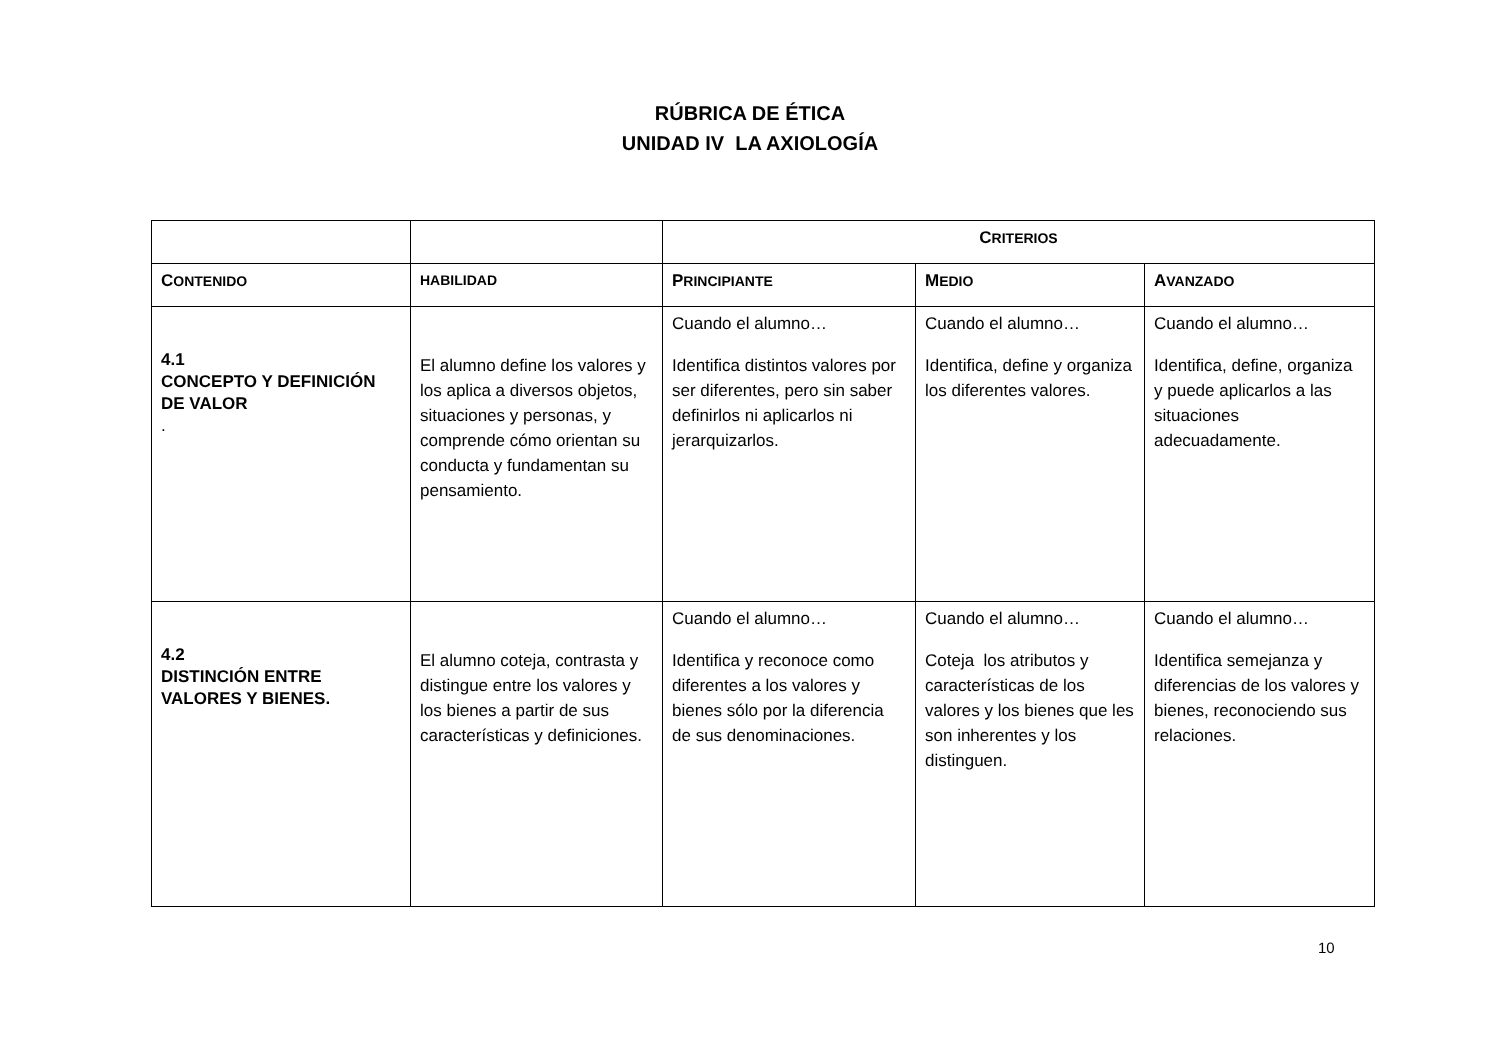RÚBRICA DE ÉTICA
UNIDAD IV LA AXIOLOGÍA
| | | C RITERIOS | | |
| --- | --- | --- | --- | --- |
| C ONTENIDO | HABILIDAD | P RINCIPIANTE | M EDIO | A VANZADO |
| 4.1 CONCEPTO Y DEFINICIÓN DE VALOR . | El alumno define los valores y los aplica a diversos objetos, situaciones y personas, y comprende cómo orientan su conducta y fundamentan su pensamiento. | Cuando el alumno… Identifica distintos valores por ser diferentes, pero sin saber definirlos ni aplicarlos ni jerarquizarlos. | Cuando el alumno… Identifica, define y organiza los diferentes valores. | Cuando el alumno… Identifica, define, organiza y puede aplicarlos a las situaciones adecuadamente. |
| 4.2 DISTINCIÓN ENTRE VALORES Y BIENES. | El alumno coteja, contrasta y distingue entre los valores y los bienes a partir de sus características y definiciones. | Cuando el alumno… Identifica y reconoce como diferentes a los valores y bienes sólo por la diferencia de sus denominaciones. | Cuando el alumno… Coteja los atributos y características de los valores y los bienes que les son inherentes y los distinguen. | Cuando el alumno… Identifica semejanza y diferencias de los valores y bienes, reconociendo sus relaciones. |
10